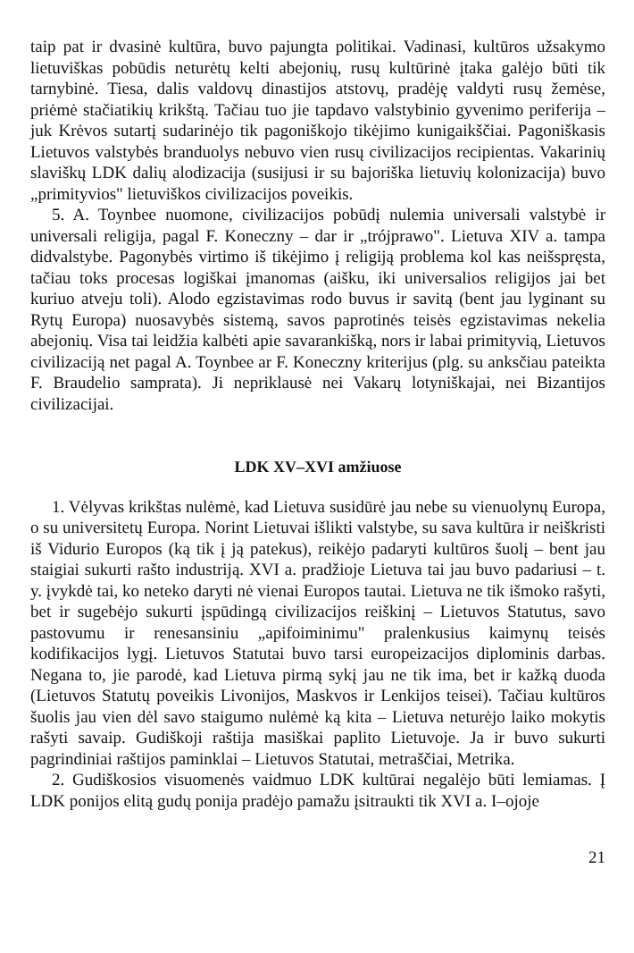taip pat ir dvasinė kultūra, buvo pajungta politikai. Vadinasi, kultūros užsakymo lietuviškas pobūdis neturėtų kelti abejonių, rusų kultūrinė įtaka galėjo būti tik tarnybinė. Tiesa, dalis valdovų dinastijos atstovų, pradėję valdyti rusų žemėse, priėmė stačiatikių krikštą. Tačiau tuo jie tapdavo valstybinio gyvenimo periferija – juk Krėvos sutartį sudarinėjo tik pagoniškojo tikėjimo kunigaikščiai. Pagoniškasis Lietuvos valstybės branduolys nebuvo vien rusų civilizacijos recipientas. Vakarinių slaviškų LDK dalių alodizacija (susijusi ir su bajoriška lietuvių kolonizacija) buvo „primityvios" lietuviškos civilizacijos poveikis.
5. A. Toynbee nuomone, civilizacijos pobūdį nulemia universali valstybė ir universali religija, pagal F. Koneczny – dar ir „trójprawo". Lietuva XIV a. tampa didvalstybe. Pagonybės virtimo iš tikėjimo į religiją problema kol kas neišspręsta, tačiau toks procesas logiškai įmanomas (aišku, iki universalios religijos jai bet kuriuo atveju toli). Alodo egzistavimas rodo buvus ir savitą (bent jau lyginant su Rytų Europa) nuosavybės sistemą, savos paprotinės teisės egzistavimas nekelia abejonių. Visa tai leidžia kalbėti apie savarankišką, nors ir labai primityvią, Lietuvos civilizaciją net pagal A. Toynbee ar F. Koneczny kriterijus (plg. su anksčiau pateikta F. Braudelio samprata). Ji nepriklausė nei Vakarų lotyniškajai, nei Bizantijos civilizacijai.
LDK XV–XVI amžiuose
1. Vėlyvas krikštas nulėmė, kad Lietuva susidūrė jau nebe su vienuolynų Europa, o su universitetų Europa. Norint Lietuvai išlikti valstybe, su sava kultūra ir neiškristi iš Vidurio Europos (ką tik į ją patekus), reikėjo padaryti kultūros šuolį – bent jau staigiai sukurti rašto industriją. XVI a. pradžioje Lietuva tai jau buvo padariusi – t. y. įvykdė tai, ko neteko daryti nė vienai Europos tautai. Lietuva ne tik išmoko rašyti, bet ir sugebėjo sukurti įspūdingą civilizacijos reiškinį – Lietuvos Statutus, savo pastovumu ir renesansiniu „apifoiminimu" pralenkusius kaimynų teisės kodifikacijos lygį. Lietuvos Statutai buvo tarsi europeizacijos diplominis darbas. Negana to, jie parodė, kad Lietuva pirmą sykį jau ne tik ima, bet ir kažką duoda (Lietuvos Statutų poveikis Livonijos, Maskvos ir Lenkijos teisei). Tačiau kultūros šuolis jau vien dėl savo staigumo nulėmė ką kita – Lietuva neturėjo laiko mokytis rašyti savaip. Gudiškoji raštija masiškai paplito Lietuvoje. Ja ir buvo sukurti pagrindiniai raštijos paminklai – Lietuvos Statutai, metraščiai, Metrika.
2. Gudiškosios visuomenės vaidmuo LDK kultūrai negalėjo būti lemiamas. Į LDK ponijos elitą gudų ponija pradėjo pamažu įsitraukti tik XVI a. I–ojoje
21